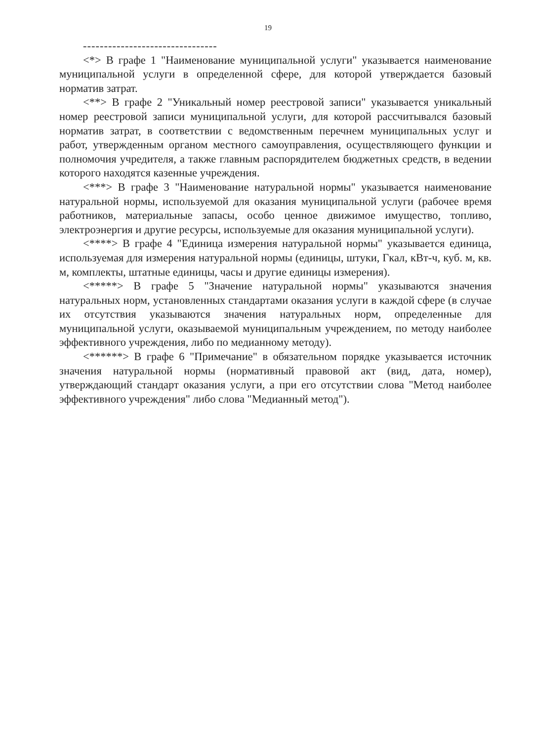19
--------------------------------
<*> В графе 1 "Наименование муниципальной услуги" указывается наименование муниципальной услуги в определенной сфере, для которой утверждается базовый норматив затрат.
<**> В графе 2 "Уникальный номер реестровой записи" указывается уникальный номер реестровой записи муниципальной услуги, для которой рассчитывался базовый норматив затрат, в соответствии с ведомственным перечнем муниципальных услуг и работ, утвержденным органом местного самоуправления, осуществляющего функции и полномочия учредителя, а также главным распорядителем бюджетных средств, в ведении которого находятся казенные учреждения.
<***> В графе 3 "Наименование натуральной нормы" указывается наименование натуральной нормы, используемой для оказания муниципальной услуги (рабочее время работников, материальные запасы, особо ценное движимое имущество, топливо, электроэнергия и другие ресурсы, используемые для оказания муниципальной услуги).
<****> В графе 4 "Единица измерения натуральной нормы" указывается единица, используемая для измерения натуральной нормы (единицы, штуки, Гкал, кВт-ч, куб. м, кв. м, комплекты, штатные единицы, часы и другие единицы измерения).
<*****> В графе 5 "Значение натуральной нормы" указываются значения натуральных норм, установленных стандартами оказания услуги в каждой сфере (в случае их отсутствия указываются значения натуральных норм, определенные для муниципальной услуги, оказываемой муниципальным учреждением, по методу наиболее эффективного учреждения, либо по медианному методу).
<******> В графе 6 "Примечание" в обязательном порядке указывается источник значения натуральной нормы (нормативный правовой акт (вид, дата, номер), утверждающий стандарт оказания услуги, а при его отсутствии слова "Метод наиболее эффективного учреждения" либо слова "Медианный метод").